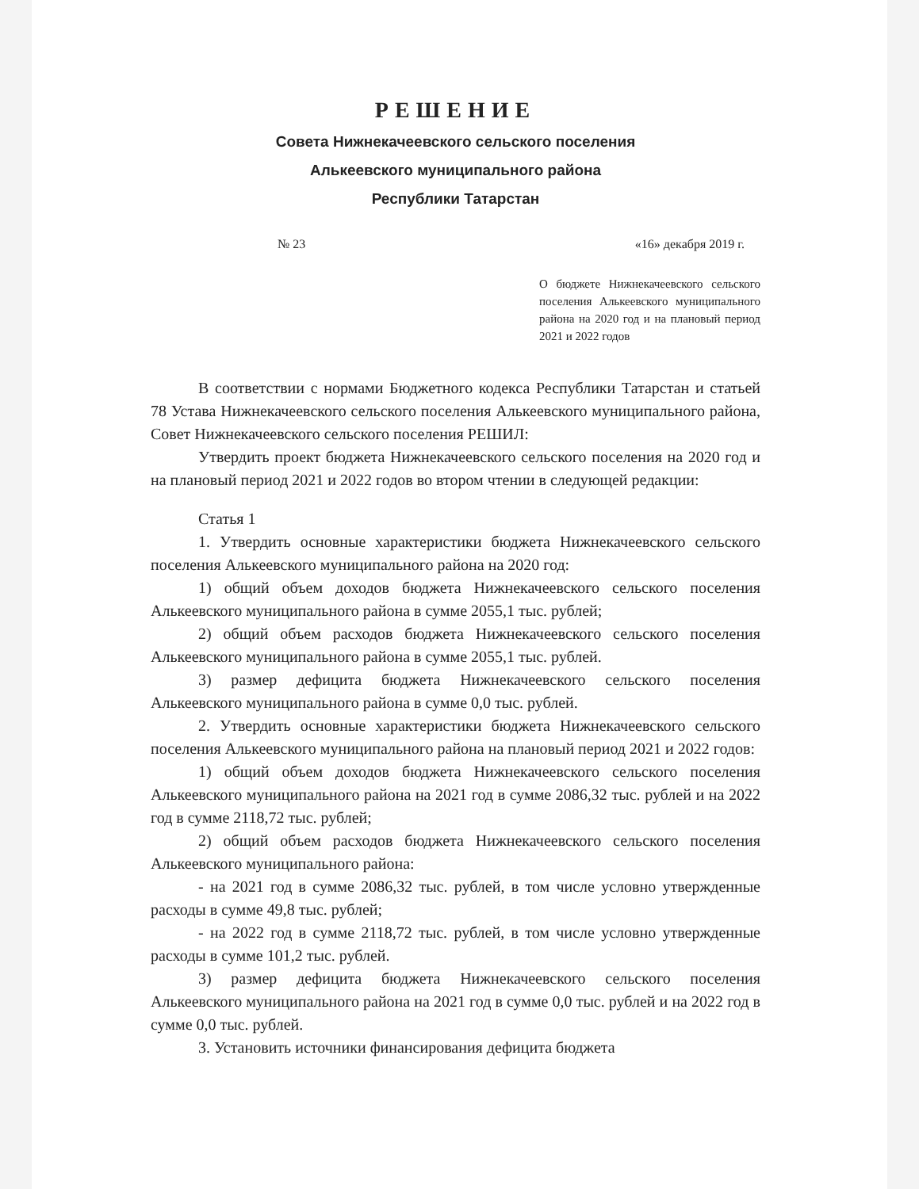РЕШЕНИЕ
Совета Нижнекачеевского сельского поселения
Алькеевского муниципального района
Республики Татарстан
№ 23 «16» декабря 2019 г.
О бюджете Нижнекачеевского сельского поселения Алькеевского муниципального района на 2020 год и на плановый период 2021 и 2022 годов
В соответствии с нормами Бюджетного кодекса Республики Татарстан и статьей 78 Устава Нижнекачеевского сельского поселения Алькеевского муниципального района, Совет Нижнекачеевского сельского поселения РЕШИЛ:
Утвердить проект бюджета Нижнекачеевского сельского поселения на 2020 год и на плановый период 2021 и 2022 годов во втором чтении в следующей редакции:
Статья 1
1. Утвердить основные характеристики бюджета Нижнекачеевского сельского поселения Алькеевского муниципального района на 2020 год:
1) общий объем доходов бюджета Нижнекачеевского сельского поселения Алькеевского муниципального района в сумме 2055,1 тыс. рублей;
2) общий объем расходов бюджета Нижнекачеевского сельского поселения Алькеевского муниципального района в сумме 2055,1 тыс. рублей.
3) размер дефицита бюджета Нижнекачеевского сельского поселения Алькеевского муниципального района в сумме 0,0 тыс. рублей.
2. Утвердить основные характеристики бюджета Нижнекачеевского сельского поселения Алькеевского муниципального района на плановый период 2021 и 2022 годов:
1) общий объем доходов бюджета Нижнекачеевского сельского поселения Алькеевского муниципального района на 2021 год в сумме 2086,32 тыс. рублей и на 2022 год в сумме 2118,72 тыс. рублей;
2) общий объем расходов бюджета Нижнекачеевского сельского поселения Алькеевского муниципального района:
- на 2021 год в сумме 2086,32 тыс. рублей, в том числе условно утвержденные расходы в сумме 49,8 тыс. рублей;
- на 2022 год в сумме 2118,72 тыс. рублей, в том числе условно утвержденные расходы в сумме 101,2 тыс. рублей.
3) размер дефицита бюджета Нижнекачеевского сельского поселения Алькеевского муниципального района на 2021 год в сумме 0,0 тыс. рублей и на 2022 год в сумме 0,0 тыс. рублей.
3. Установить источники финансирования дефицита бюджета